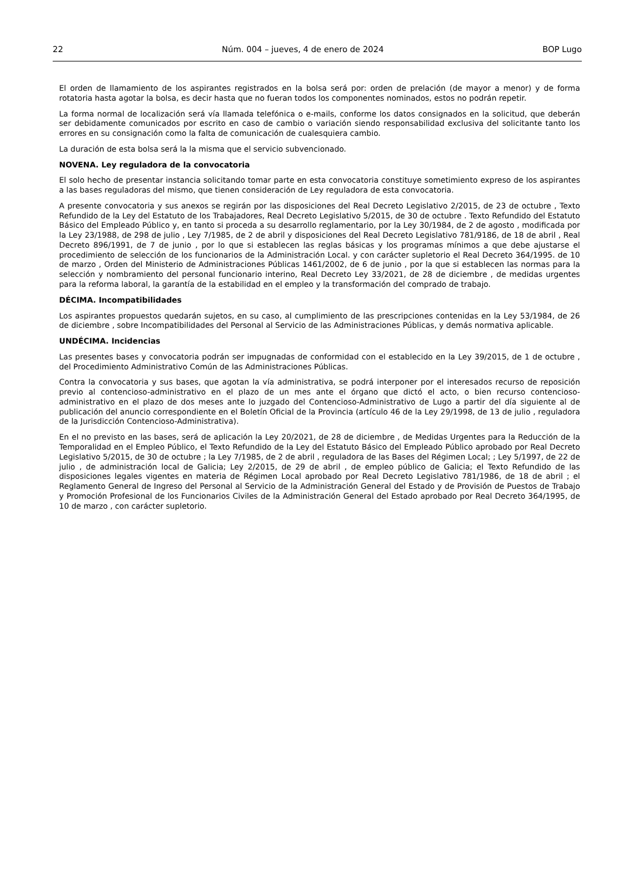22 Núm. 004 – jueves, 4 de enero de 2024 BOP Lugo
El orden de llamamiento de los aspirantes registrados en la bolsa será por: orden de prelación (de mayor a menor) y de forma rotatoria hasta agotar la bolsa, es decir hasta que no fueran todos los componentes nominados, estos no podrán repetir.
La forma normal de localización será vía llamada telefónica o e-mails, conforme los datos consignados en la solicitud, que deberán ser debidamente comunicados por escrito en caso de cambio o variación siendo responsabilidad exclusiva del solicitante tanto los errores en su consignación como la falta de comunicación de cualesquiera cambio.
La duración de esta bolsa será la la misma que el servicio subvencionado.
NOVENA. Ley reguladora de la convocatoria
El solo hecho de presentar instancia solicitando tomar parte en esta convocatoria constituye sometimiento expreso de los aspirantes a las bases reguladoras del mismo, que tienen consideración de Ley reguladora de esta convocatoria.
A presente convocatoria y sus anexos se regirán por las disposiciones del Real Decreto Legislativo 2/2015, de 23 de octubre , Texto Refundido de la Ley del Estatuto de los Trabajadores, Real Decreto Legislativo 5/2015, de 30 de octubre . Texto Refundido del Estatuto Básico del Empleado Público y, en tanto si proceda a su desarrollo reglamentario, por la Ley 30/1984, de 2 de agosto , modificada por la Ley 23/1988, de 298 de julio , Ley 7/1985, de 2 de abril y disposiciones del Real Decreto Legislativo 781/9186, de 18 de abril , Real Decreto 896/1991, de 7 de junio , por lo que si establecen las reglas básicas y los programas mínimos a que debe ajustarse el procedimiento de selección de los funcionarios de la Administración Local. y con carácter supletorio el Real Decreto 364/1995. de 10 de marzo , Orden del Ministerio de Administraciones Públicas 1461/2002, de 6 de junio , por la que si establecen las normas para la selección y nombramiento del personal funcionario interino, Real Decreto Ley 33/2021, de 28 de diciembre , de medidas urgentes para la reforma laboral, la garantía de la estabilidad en el empleo y la transformación del comprado de trabajo.
DÉCIMA. Incompatibilidades
Los aspirantes propuestos quedarán sujetos, en su caso, al cumplimiento de las prescripciones contenidas en la Ley 53/1984, de 26 de diciembre , sobre Incompatibilidades del Personal al Servicio de las Administraciones Públicas, y demás normativa aplicable.
UNDÉCIMA. Incidencias
Las presentes bases y convocatoria podrán ser impugnadas de conformidad con el establecido en la Ley 39/2015, de 1 de octubre , del Procedimiento Administrativo Común de las Administraciones Públicas.
Contra la convocatoria y sus bases, que agotan la vía administrativa, se podrá interponer por el interesados recurso de reposición previo al contencioso-administrativo en el plazo de un mes ante el órgano que dictó el acto, o bien recurso contencioso-administrativo en el plazo de dos meses ante lo juzgado del Contencioso-Administrativo de Lugo a partir del día siguiente al de publicación del anuncio correspondiente en el Boletín Oficial de la Provincia (artículo 46 de la Ley 29/1998, de 13 de julio , reguladora de la Jurisdicción Contencioso-Administrativa).
En el no previsto en las bases, será de aplicación la Ley 20/2021, de 28 de diciembre , de Medidas Urgentes para la Reducción de la Temporalidad en el Empleo Público, el Texto Refundido de la Ley del Estatuto Básico del Empleado Público aprobado por Real Decreto Legislativo 5/2015, de 30 de octubre ; la Ley 7/1985, de 2 de abril , reguladora de las Bases del Régimen Local; ; Ley 5/1997, de 22 de julio , de administración local de Galicia; Ley 2/2015, de 29 de abril , de empleo público de Galicia; el Texto Refundido de las disposiciones legales vigentes en materia de Régimen Local aprobado por Real Decreto Legislativo 781/1986, de 18 de abril ; el Reglamento General de Ingreso del Personal al Servicio de la Administración General del Estado y de Provisión de Puestos de Trabajo y Promoción Profesional de los Funcionarios Civiles de la Administración General del Estado aprobado por Real Decreto 364/1995, de 10 de marzo , con carácter supletorio.